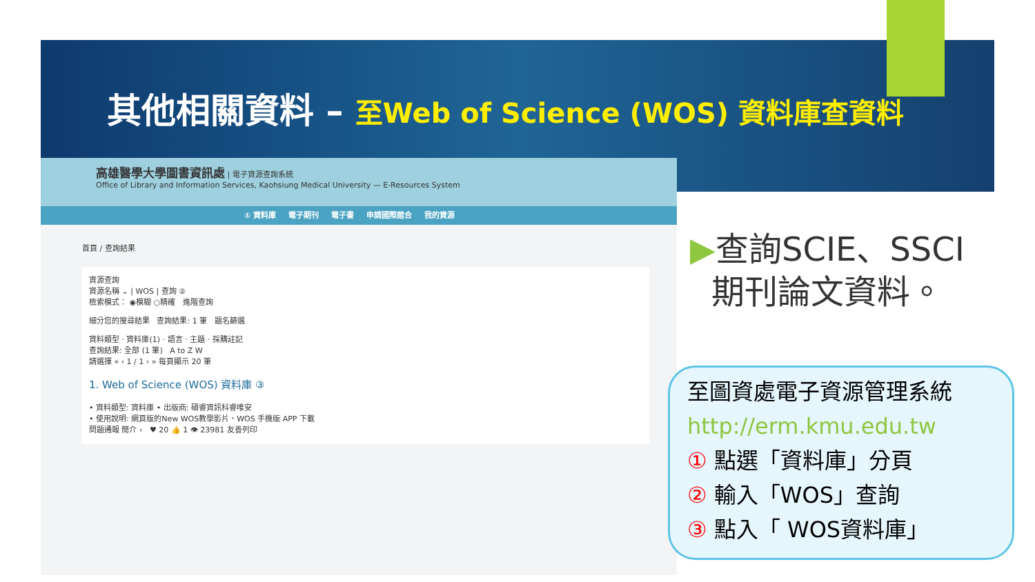其他相關資料 – 至Web of Science (WOS) 資料庫查資料
高雄醫學大學圖書資訊處 | 電子資源查詢系統
Office of Library and Information Services, Kaohsiung Medical University — E-Resources System
① 資料庫 電子期刊 電子書 申請國際館合 我的資源
首頁 / 查詢結果
資源查詢
資源名稱 ⌄ | WOS | 查詢 ②
檢索模式： ◉模糊 ○精確 進階查詢
細分您的搜尋結果 查詢結果: 1 筆 題名篩選
資料類型 · 資料庫(1) · 語言 · 主題 · 採購註記
查詢結果: 全部 (1 筆) A to Z W
請選擇 « ‹ 1 / 1 › » 每頁顯示 20 筆
1. Web of Science (WOS) 資料庫 ③
• 資料類型: 資料庫 • 出版商: 碩睿資訊科睿唯安
• 使用說明: 網頁版的New WOS教學影片、WOS 手機版 APP 下載
問題通報 簡介 › ♥ 20 👍 1 👁 23981 友善列印
▶查詢SCIE、SSCI
期刊論文資料。
至圖資處電子資源管理系統
http://erm.kmu.edu.tw
① 點選「資料庫」分頁
② 輸入「WOS」查詢
③ 點入「 WOS資料庫」